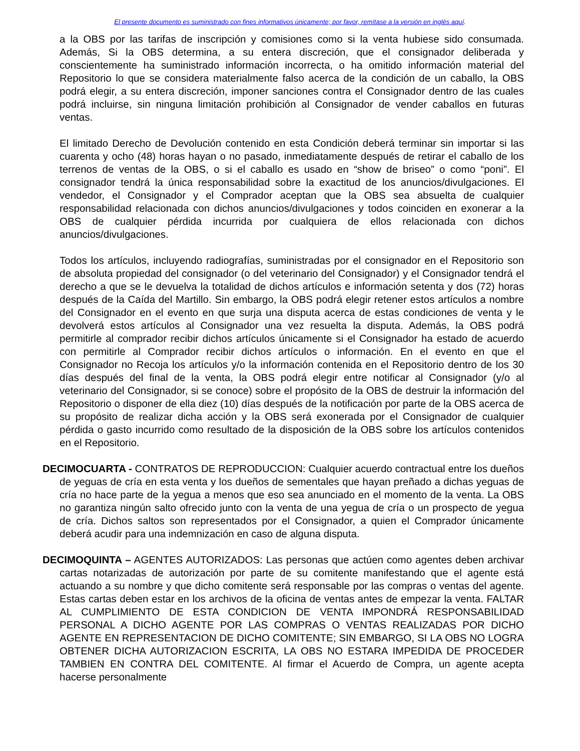El presente documento es suministrado con fines informativos únicamente; por favor, remítase a la versión en inglés aquí.
a la OBS por las tarifas de inscripción y comisiones como si la venta hubiese sido consumada. Además, Si la OBS determina, a su entera discreción, que el consignador deliberada y conscientemente ha suministrado información incorrecta, o ha omitido información material del Repositorio lo que se considera materialmente falso acerca de la condición de un caballo, la OBS podrá elegir, a su entera discreción, imponer sanciones contra el Consignador dentro de las cuales podrá incluirse, sin ninguna limitación prohibición al Consignador de vender caballos en futuras ventas.
El limitado Derecho de Devolución contenido en esta Condición deberá terminar sin importar si las cuarenta y ocho (48) horas hayan o no pasado, inmediatamente después de retirar el caballo de los terrenos de ventas de la OBS, o si el caballo es usado en “show de briseo” o como “poni”. El consignador tendrá la única responsabilidad sobre la exactitud de los anuncios/divulgaciones. El vendedor, el Consignador y el Comprador aceptan que la OBS sea absuelta de cualquier responsabilidad relacionada con dichos anuncios/divulgaciones y todos coinciden en exonerar a la OBS de cualquier pérdida incurrida por cualquiera de ellos relacionada con dichos anuncios/divulgaciones.
Todos los artículos, incluyendo radiografías, suministradas por el consignador en el Repositorio son de absoluta propiedad del consignador (o del veterinario del Consignador) y el Consignador tendrá el derecho a que se le devuelva la totalidad de dichos artículos e información setenta y dos (72) horas después de la Caída del Martillo. Sin embargo, la OBS podrá elegir retener estos artículos a nombre del Consignador en el evento en que surja una disputa acerca de estas condiciones de venta y le devolverá estos artículos al Consignador una vez resuelta la disputa. Además, la OBS podrá permitirle al comprador recibir dichos artículos únicamente si el Consignador ha estado de acuerdo con permitirle al Comprador recibir dichos artículos o información. En el evento en que el Consignador no Recoja los artículos y/o la información contenida en el Repositorio dentro de los 30 días después del final de la venta, la OBS podrá elegir entre notificar al Consignador (y/o al veterinario del Consignador, si se conoce) sobre el propósito de la OBS de destruir la información del Repositorio o disponer de ella diez (10) días después de la notificación por parte de la OBS acerca de su propósito de realizar dicha acción y la OBS será exonerada por el Consignador de cualquier pérdida o gasto incurrido como resultado de la disposición de la OBS sobre los artículos contenidos en el Repositorio.
DECIMOCUARTA - CONTRATOS DE REPRODUCCION: Cualquier acuerdo contractual entre los dueños de yeguas de cría en esta venta y los dueños de sementales que hayan preñado a dichas yeguas de cría no hace parte de la yegua a menos que eso sea anunciado en el momento de la venta. La OBS no garantiza ningún salto ofrecido junto con la venta de una yegua de cría o un prospecto de yegua de cría. Dichos saltos son representados por el Consignador, a quien el Comprador únicamente deberá acudir para una indemnización en caso de alguna disputa.
DECIMOQUINTA – AGENTES AUTORIZADOS: Las personas que actúen como agentes deben archivar cartas notarizadas de autorización por parte de su comitente manifestando que el agente está actuando a su nombre y que dicho comitente será responsable por las compras o ventas del agente. Estas cartas deben estar en los archivos de la oficina de ventas antes de empezar la venta. FALTAR AL CUMPLIMIENTO DE ESTA CONDICION DE VENTA IMPONDRÁ RESPONSABILIDAD PERSONAL A DICHO AGENTE POR LAS COMPRAS O VENTAS REALIZADAS POR DICHO AGENTE EN REPRESENTACION DE DICHO COMITENTE; SIN EMBARGO, SI LA OBS NO LOGRA OBTENER DICHA AUTORIZACION ESCRITA, LA OBS NO ESTARA IMPEDIDA DE PROCEDER TAMBIEN EN CONTRA DEL COMITENTE. Al firmar el Acuerdo de Compra, un agente acepta hacerse personalmente